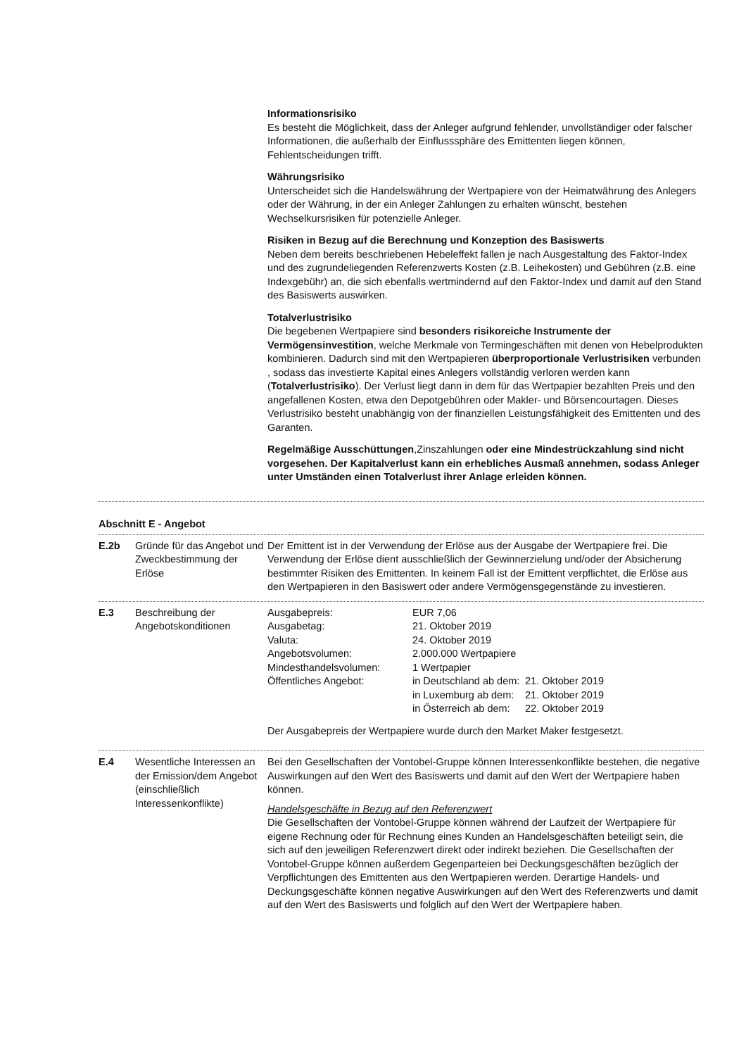Informationsrisiko
Es besteht die Möglichkeit, dass der Anleger aufgrund fehlender, unvollständiger oder falscher Informationen, die außerhalb der Einflusssphäre des Emittenten liegen können, Fehlentscheidungen trifft.
Währungsrisiko
Unterscheidet sich die Handelswährung der Wertpapiere von der Heimatwährung des Anlegers oder der Währung, in der ein Anleger Zahlungen zu erhalten wünscht, bestehen Wechselkursrisiken für potenzielle Anleger.
Risiken in Bezug auf die Berechnung und Konzeption des Basiswerts
Neben dem bereits beschriebenen Hebeleffekt fallen je nach Ausgestaltung des Faktor-Index und des zugrundeliegenden Referenzwerts Kosten (z.B. Leihekosten) und Gebühren (z.B. eine Indexgebühr) an, die sich ebenfalls wertmindernd auf den Faktor-Index und damit auf den Stand des Basiswerts auswirken.
Totalverlustrisiko
Die begebenen Wertpapiere sind besonders risikoreiche Instrumente der Vermögensinvestition, welche Merkmale von Termingeschäften mit denen von Hebelprodukten kombinieren. Dadurch sind mit den Wertpapieren überproportionale Verlustrisiken verbunden , sodass das investierte Kapital eines Anlegers vollständig verloren werden kann (Totalverlustrisiko). Der Verlust liegt dann in dem für das Wertpapier bezahlten Preis und den angefallenen Kosten, etwa den Depotgebühren oder Makler- und Börsencourtagen. Dieses Verlustrisiko besteht unabhängig von der finanziellen Leistungsfähigkeit des Emittenten und des Garanten.
Regelmäßige Ausschüttungen,Zinszahlungen oder eine Mindestrückzahlung sind nicht vorgesehen. Der Kapitalverlust kann ein erhebliches Ausmaß annehmen, sodass Anleger unter Umständen einen Totalverlust ihrer Anlage erleiden können.
Abschnitt E - Angebot
E.2b Gründe für das Angebot und Zweckbestimmung der Erlöse
Der Emittent ist in der Verwendung der Erlöse aus der Ausgabe der Wertpapiere frei. Die Verwendung der Erlöse dient ausschließlich der Gewinnerzielung und/oder der Absicherung bestimmter Risiken des Emittenten. In keinem Fall ist der Emittent verpflichtet, die Erlöse aus den Wertpapieren in den Basiswert oder andere Vermögensgegenstände zu investieren.
E.3 Beschreibung der Angebotskonditionen
| Ausgabepreis: | EUR 7,06 | |
| Ausgabetag: | 21. Oktober 2019 | |
| Valuta: | 24. Oktober 2019 | |
| Angebotsvolumen: | 2.000.000 Wertpapiere | |
| Mindesthandelsvolumen: | 1 Wertpapier | |
| Öffentliches Angebot: | in Deutschland ab dem: | 21. Oktober 2019 |
| | in Luxemburg ab dem: | 21. Oktober 2019 |
| | in Österreich ab dem: | 22. Oktober 2019 |
Der Ausgabepreis der Wertpapiere wurde durch den Market Maker festgesetzt.
E.4 Wesentliche Interessen an der Emission/dem Angebot (einschließlich Interessenkonflikte)
Bei den Gesellschaften der Vontobel-Gruppe können Interessenkonflikte bestehen, die negative Auswirkungen auf den Wert des Basiswerts und damit auf den Wert der Wertpapiere haben können.
Handelsgeschäfte in Bezug auf den Referenzwert
Die Gesellschaften der Vontobel-Gruppe können während der Laufzeit der Wertpapiere für eigene Rechnung oder für Rechnung eines Kunden an Handelsgeschäften beteiligt sein, die sich auf den jeweiligen Referenzwert direkt oder indirekt beziehen. Die Gesellschaften der Vontobel-Gruppe können außerdem Gegenparteien bei Deckungsgeschäften bezüglich der Verpflichtungen des Emittenten aus den Wertpapieren werden. Derartige Handels- und Deckungsgeschäfte können negative Auswirkungen auf den Wert des Referenzwerts und damit auf den Wert des Basiswerts und folglich auf den Wert der Wertpapiere haben.